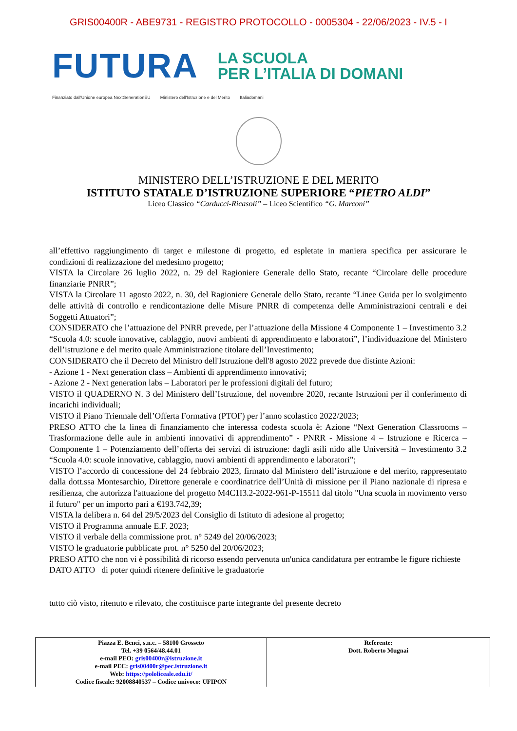GRIS00400R - ABE9731 - REGISTRO PROTOCOLLO - 0005304 - 22/06/2023 - IV.5 - I
FUTURA
LA SCUOLA
PER L’ITALIA DI DOMANI
Finanziato dall'Unione europea NextGenerationEU Ministero dell'Istruzione e del Merito Italiadomani
MINISTERO DELL’ISTRUZIONE E DEL MERITO
ISTITUTO STATALE D’ISTRUZIONE SUPERIORE “PIETRO ALDI”
Liceo Classico “Carducci-Ricasoli” – Liceo Scientifico “G. Marconi”
all’effettivo raggiungimento di target e milestone di progetto, ed espletate in maniera specifica per assicurare le condizioni di realizzazione del medesimo progetto;
VISTA la Circolare 26 luglio 2022, n. 29 del Ragioniere Generale dello Stato, recante “Circolare delle procedure finanziarie PNRR”;
VISTA la Circolare 11 agosto 2022, n. 30, del Ragioniere Generale dello Stato, recante “Linee Guida per lo svolgimento delle attività di controllo e rendicontazione delle Misure PNRR di competenza delle Amministrazioni centrali e dei Soggetti Attuatori”;
CONSIDERATO che l’attuazione del PNRR prevede, per l’attuazione della Missione 4 Componente 1 – Investimento 3.2 “Scuola 4.0: scuole innovative, cablaggio, nuovi ambienti di apprendimento e laboratori”, l’individuazione del Ministero dell’istruzione e del merito quale Amministrazione titolare dell’Investimento;
CONSIDERATO che il Decreto del Ministro dell'Istruzione dell'8 agosto 2022 prevede due distinte Azioni:
- Azione 1 - Next generation class – Ambienti di apprendimento innovativi;
- Azione 2 - Next generation labs – Laboratori per le professioni digitali del futuro;
VISTO il QUADERNO N. 3 del Ministero dell’Istruzione, del novembre 2020, recante Istruzioni per il conferimento di incarichi individuali;
VISTO il Piano Triennale dell’Offerta Formativa (PTOF) per l’anno scolastico 2022/2023;
PRESO ATTO che la linea di finanziamento che interessa codesta scuola è: Azione “Next Generation Classrooms – Trasformazione delle aule in ambienti innovativi di apprendimento” - PNRR - Missione 4 – Istruzione e Ricerca –Componente 1 – Potenziamento dell’offerta dei servizi di istruzione: dagli asili nido alle Università – Investimento 3.2 “Scuola 4.0: scuole innovative, cablaggio, nuovi ambienti di apprendimento e laboratori”;
VISTO l’accordo di concessione del 24 febbraio 2023, firmato dal Ministero dell’istruzione e del merito, rappresentato dalla dott.ssa Montesarchio, Direttore generale e coordinatrice dell’Unità di missione per il Piano nazionale di ripresa e resilienza, che autorizza l'attuazione del progetto M4C1I3.2-2022-961-P-15511 dal titolo "Una scuola in movimento verso il futuro" per un importo pari a €193.742,39;
VISTA la delibera n. 64 del 29/5/2023 del Consiglio di Istituto di adesione al progetto;
VISTO il Programma annuale E.F. 2023;
VISTO il verbale della commissione prot. n° 5249 del 20/06/2023;
VISTO le graduatorie pubblicate prot. n° 5250 del 20/06/2023;
PRESO ATTO che non vi è possibilità di ricorso essendo pervenuta un'unica candidatura per entrambe le figure richieste
DATO ATTO di poter quindi ritenere definitive le graduatorie
tutto ciò visto, ritenuto e rilevato, che costituisce parte integrante del presente decreto
| Piazza E. Benci, s.n.c. – 58100 Grosseto Tel. +39 0564/48.44.01 e-mail PEO: gris00400r@istruzione.it e-mail PEC: gris00400r@pec.istruzione.it Web: https://pololiceale.edu.it/ Codice fiscale: 92008840537 – Codice univoco: UFIPON | Referente: Dott. Roberto Mugnai |